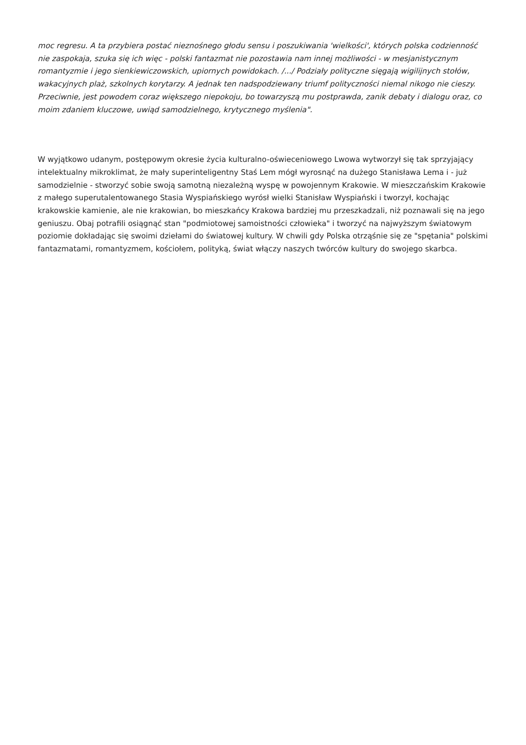moc regresu. A ta przybiera postać nieznośnego głodu sensu i poszukiwania 'wielkości', których polska codzienność nie zaspokaja, szuka się ich więc - polski fantazmat nie pozostawia nam innej możliwości - w mesjanistycznym romantyzmie i jego sienkiewiczowskich, upiornych powidokach. /.../ Podziały polityczne sięgają wigilijnych stołów, wakacyjnych plaż, szkolnych korytarzy. A jednak ten nadspodziewany triumf polityczności niemal nikogo nie cieszy. Przeciwnie, jest powodem coraz większego niepokoju, bo towarzyszą mu postprawda, zanik debaty i dialogu oraz, co moim zdaniem kluczowe, uwiąd samodzielnego, krytycznego myślenia".
W wyjątkowo udanym, postępowym okresie życia kulturalno-oświeceniowego Lwowa wytworzył się tak sprzyjający intelektualny mikroklimat, że mały superinteligentny Staś Lem mógł wyrosnąć na dużego Stanisława Lema i - już samodzielnie - stworzyć sobie swoją samotną niezależną wyspę w powojennym Krakowie. W mieszczańskim Krakowie z małego superutalentowanego Stasia Wyspiańskiego wyrósł wielki Stanisław Wyspiański i tworzył, kochając krakowskie kamienie, ale nie krakowian, bo mieszkańcy Krakowa bardziej mu przeszkadzali, niż poznawali się na jego geniuszu. Obaj potrafili osiągnąć stan "podmiotowej samoistności człowieka" i tworzyć na najwyższym światowym poziomie dokładając się swoimi dziełami do światowej kultury. W chwili gdy Polska otrząśnie się ze "spętania" polskimi fantazmatami, romantyzmem, kościołem, polityką, świat włączy naszych twórców kultury do swojego skarbca.